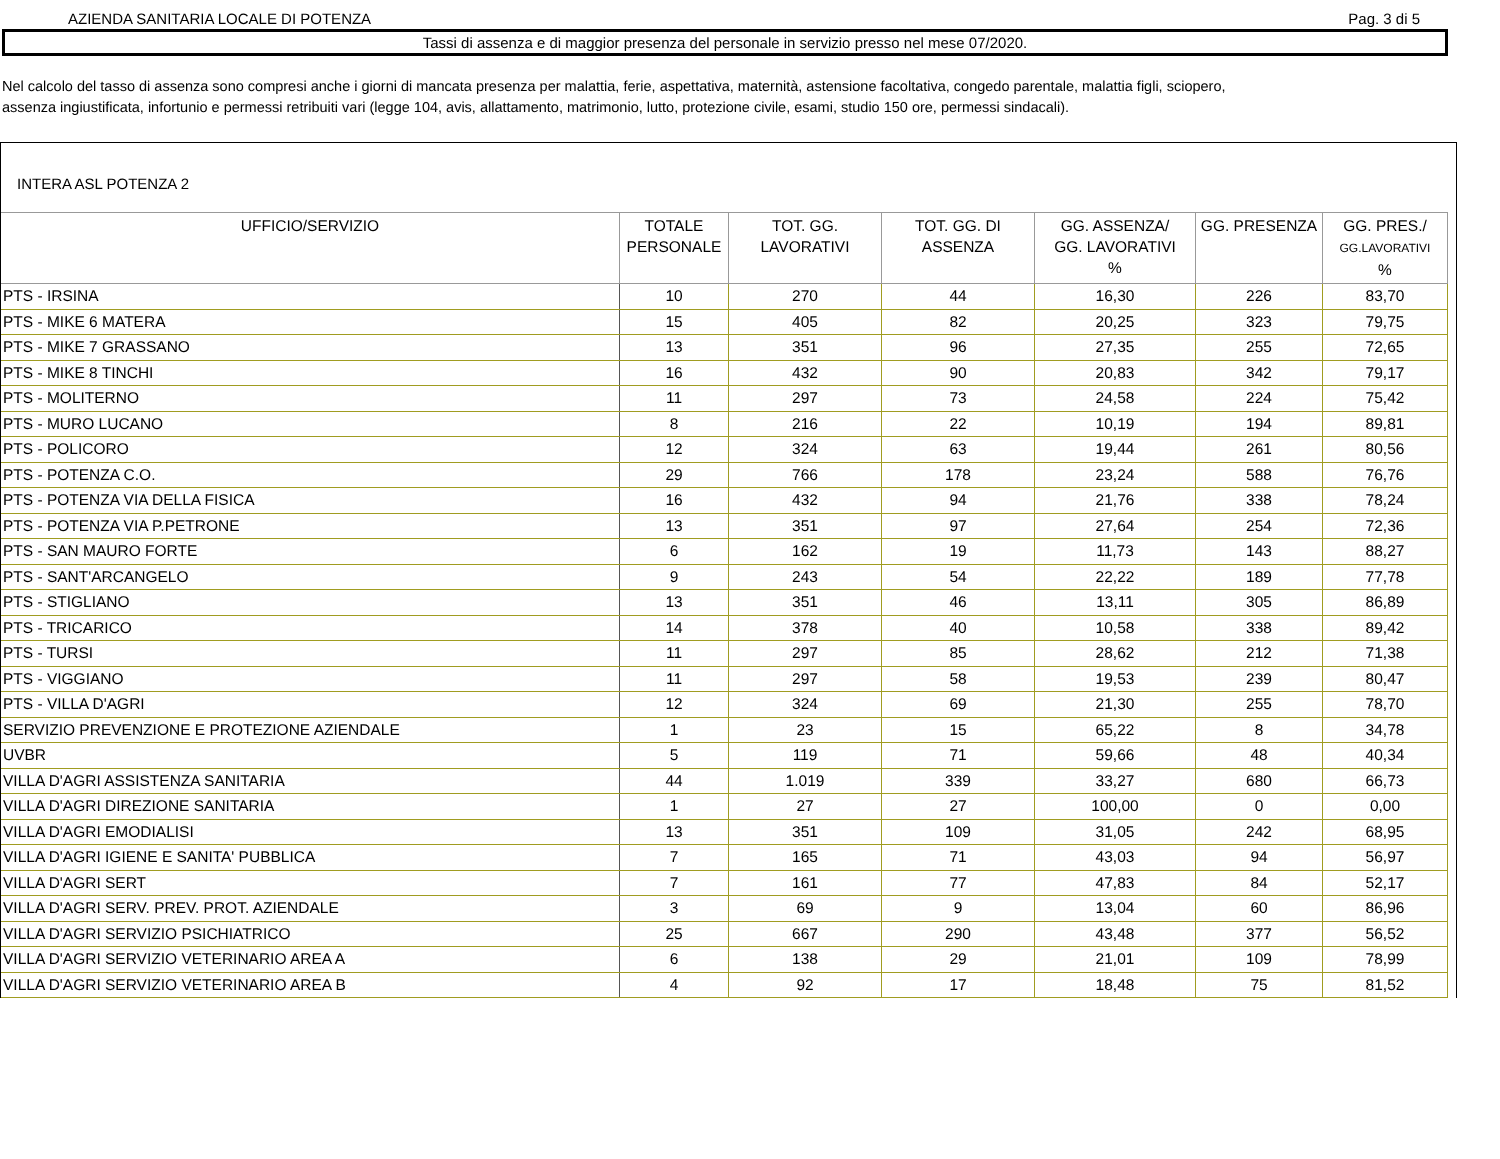AZIENDA SANITARIA LOCALE DI POTENZA Pag. 3 di 5
Tassi di assenza e di maggior presenza del personale in servizio presso nel mese 07/2020.
Nel calcolo del tasso di assenza sono compresi anche i giorni di mancata presenza per malattia, ferie, aspettativa, maternità, astensione facoltativa, congedo parentale, malattia figli, sciopero,
assenza ingiustificata, infortunio e permessi retribuiti vari (legge 104, avis, allattamento, matrimonio, lutto, protezione civile, esami, studio 150 ore, permessi sindacali).
INTERA ASL POTENZA 2
| UFFICIO/SERVIZIO | TOTALE PERSONALE | TOT. GG. LAVORATIVI | TOT. GG. DI ASSENZA | GG. ASSENZA/ GG. LAVORATIVI % | GG. PRESENZA | GG. PRES./ GG.LAVORATIVI % |
| --- | --- | --- | --- | --- | --- | --- |
| PTS - IRSINA | 10 | 270 | 44 | 16,30 | 226 | 83,70 |
| PTS - MIKE 6 MATERA | 15 | 405 | 82 | 20,25 | 323 | 79,75 |
| PTS - MIKE 7 GRASSANO | 13 | 351 | 96 | 27,35 | 255 | 72,65 |
| PTS - MIKE 8 TINCHI | 16 | 432 | 90 | 20,83 | 342 | 79,17 |
| PTS - MOLITERNO | 11 | 297 | 73 | 24,58 | 224 | 75,42 |
| PTS - MURO LUCANO | 8 | 216 | 22 | 10,19 | 194 | 89,81 |
| PTS - POLICORO | 12 | 324 | 63 | 19,44 | 261 | 80,56 |
| PTS - POTENZA C.O. | 29 | 766 | 178 | 23,24 | 588 | 76,76 |
| PTS - POTENZA VIA DELLA FISICA | 16 | 432 | 94 | 21,76 | 338 | 78,24 |
| PTS - POTENZA VIA P.PETRONE | 13 | 351 | 97 | 27,64 | 254 | 72,36 |
| PTS - SAN MAURO FORTE | 6 | 162 | 19 | 11,73 | 143 | 88,27 |
| PTS - SANT'ARCANGELO | 9 | 243 | 54 | 22,22 | 189 | 77,78 |
| PTS - STIGLIANO | 13 | 351 | 46 | 13,11 | 305 | 86,89 |
| PTS - TRICARICO | 14 | 378 | 40 | 10,58 | 338 | 89,42 |
| PTS - TURSI | 11 | 297 | 85 | 28,62 | 212 | 71,38 |
| PTS - VIGGIANO | 11 | 297 | 58 | 19,53 | 239 | 80,47 |
| PTS - VILLA D'AGRI | 12 | 324 | 69 | 21,30 | 255 | 78,70 |
| SERVIZIO PREVENZIONE E PROTEZIONE AZIENDALE | 1 | 23 | 15 | 65,22 | 8 | 34,78 |
| UVBR | 5 | 119 | 71 | 59,66 | 48 | 40,34 |
| VILLA D'AGRI ASSISTENZA SANITARIA | 44 | 1.019 | 339 | 33,27 | 680 | 66,73 |
| VILLA D'AGRI DIREZIONE SANITARIA | 1 | 27 | 27 | 100,00 | 0 | 0,00 |
| VILLA D'AGRI EMODIALISI | 13 | 351 | 109 | 31,05 | 242 | 68,95 |
| VILLA D'AGRI IGIENE E SANITA' PUBBLICA | 7 | 165 | 71 | 43,03 | 94 | 56,97 |
| VILLA D'AGRI SERT | 7 | 161 | 77 | 47,83 | 84 | 52,17 |
| VILLA D'AGRI SERV. PREV. PROT. AZIENDALE | 3 | 69 | 9 | 13,04 | 60 | 86,96 |
| VILLA D'AGRI SERVIZIO PSICHIATRICO | 25 | 667 | 290 | 43,48 | 377 | 56,52 |
| VILLA D'AGRI SERVIZIO VETERINARIO AREA A | 6 | 138 | 29 | 21,01 | 109 | 78,99 |
| VILLA D'AGRI SERVIZIO VETERINARIO AREA B | 4 | 92 | 17 | 18,48 | 75 | 81,52 |